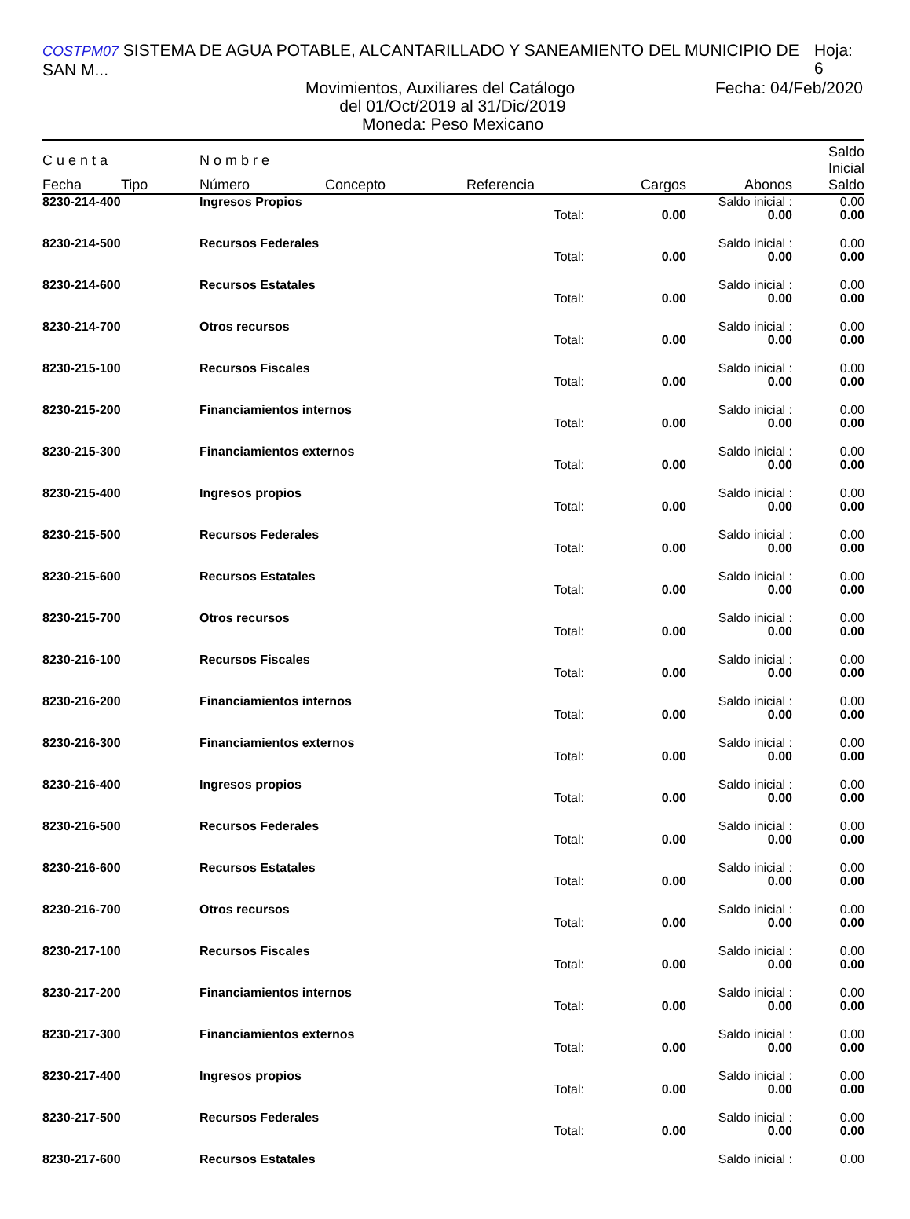COSTPM07 SISTEMA DE AGUA POTABLE, ALCANTARILLADO Y SANEAMIENTO DEL MUNICIPIO DE SAN M... Hoja: 6
Movimientos, Auxiliares del Catálogo Fecha: 04/Feb/2020
del 01/Oct/2019 al 31/Dic/2019
Moneda: Peso Mexicano
| C u e n t a | | N o m b r e | | | | | Saldo Inicial |
| --- | --- | --- | --- | --- | --- | --- | --- |
| Fecha | Tipo | Número | Concepto | Referencia | Cargos | Abonos | Saldo |
| 8230-214-400 | | Ingresos Propios | | | | Saldo inicial : | 0.00 |
| Total: | | | | | 0.00 | 0.00 | 0.00 |
| 8230-214-500 | | Recursos Federales | | | | Saldo inicial : | 0.00 |
| Total: | | | | | 0.00 | 0.00 | 0.00 |
| 8230-214-600 | | Recursos Estatales | | | | Saldo inicial : | 0.00 |
| Total: | | | | | 0.00 | 0.00 | 0.00 |
| 8230-214-700 | | Otros recursos | | | | Saldo inicial : | 0.00 |
| Total: | | | | | 0.00 | 0.00 | 0.00 |
| 8230-215-100 | | Recursos Fiscales | | | | Saldo inicial : | 0.00 |
| Total: | | | | | 0.00 | 0.00 | 0.00 |
| 8230-215-200 | | Financiamientos internos | | | | Saldo inicial : | 0.00 |
| Total: | | | | | 0.00 | 0.00 | 0.00 |
| 8230-215-300 | | Financiamientos externos | | | | Saldo inicial : | 0.00 |
| Total: | | | | | 0.00 | 0.00 | 0.00 |
| 8230-215-400 | | Ingresos propios | | | | Saldo inicial : | 0.00 |
| Total: | | | | | 0.00 | 0.00 | 0.00 |
| 8230-215-500 | | Recursos Federales | | | | Saldo inicial : | 0.00 |
| Total: | | | | | 0.00 | 0.00 | 0.00 |
| 8230-215-600 | | Recursos Estatales | | | | Saldo inicial : | 0.00 |
| Total: | | | | | 0.00 | 0.00 | 0.00 |
| 8230-215-700 | | Otros recursos | | | | Saldo inicial : | 0.00 |
| Total: | | | | | 0.00 | 0.00 | 0.00 |
| 8230-216-100 | | Recursos Fiscales | | | | Saldo inicial : | 0.00 |
| Total: | | | | | 0.00 | 0.00 | 0.00 |
| 8230-216-200 | | Financiamientos internos | | | | Saldo inicial : | 0.00 |
| Total: | | | | | 0.00 | 0.00 | 0.00 |
| 8230-216-300 | | Financiamientos externos | | | | Saldo inicial : | 0.00 |
| Total: | | | | | 0.00 | 0.00 | 0.00 |
| 8230-216-400 | | Ingresos propios | | | | Saldo inicial : | 0.00 |
| Total: | | | | | 0.00 | 0.00 | 0.00 |
| 8230-216-500 | | Recursos Federales | | | | Saldo inicial : | 0.00 |
| Total: | | | | | 0.00 | 0.00 | 0.00 |
| 8230-216-600 | | Recursos Estatales | | | | Saldo inicial : | 0.00 |
| Total: | | | | | 0.00 | 0.00 | 0.00 |
| 8230-216-700 | | Otros recursos | | | | Saldo inicial : | 0.00 |
| Total: | | | | | 0.00 | 0.00 | 0.00 |
| 8230-217-100 | | Recursos Fiscales | | | | Saldo inicial : | 0.00 |
| Total: | | | | | 0.00 | 0.00 | 0.00 |
| 8230-217-200 | | Financiamientos internos | | | | Saldo inicial : | 0.00 |
| Total: | | | | | 0.00 | 0.00 | 0.00 |
| 8230-217-300 | | Financiamientos externos | | | | Saldo inicial : | 0.00 |
| Total: | | | | | 0.00 | 0.00 | 0.00 |
| 8230-217-400 | | Ingresos propios | | | | Saldo inicial : | 0.00 |
| Total: | | | | | 0.00 | 0.00 | 0.00 |
| 8230-217-500 | | Recursos Federales | | | | Saldo inicial : | 0.00 |
| Total: | | | | | 0.00 | 0.00 | 0.00 |
| 8230-217-600 | | Recursos Estatales | | | | Saldo inicial : | 0.00 |